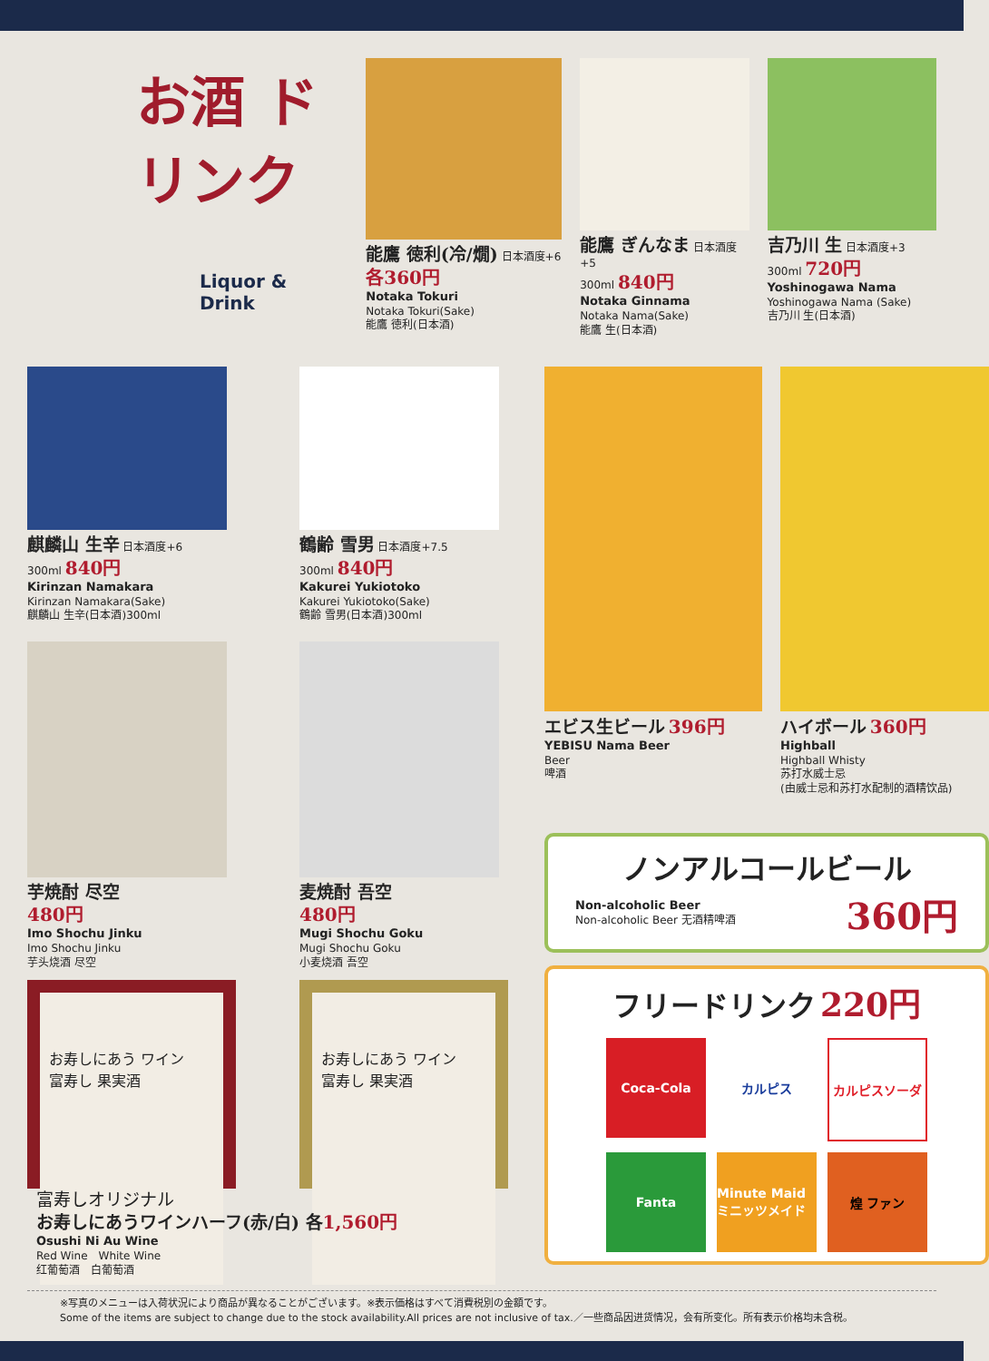お酒 ドリンク
Liquor & Drink
能鷹 徳利(冷/燗) 日本酒度+6
各360円
Notaka Tokuri
Notaka Tokuri(Sake)
能鷹 徳利(日本酒)
能鷹 ぎんなま 日本酒度+5
300ml 840円
Notaka Ginnama
Notaka Nama(Sake)
能鷹 生(日本酒)
吉乃川 生 日本酒度+3
300ml 720円
Yoshinogawa Nama
Yoshinogawa Nama (Sake)
吉乃川 生(日本酒)
麒麟山 生辛 日本酒度+6
300ml 840円
Kirinzan Namakara
Kirinzan Namakara(Sake)
麒麟山 生辛(日本酒)300ml
鶴齢 雪男 日本酒度+7.5
300ml 840円
Kakurei Yukiotoko
Kakurei Yukiotoko(Sake)
鶴齢 雪男(日本酒)300ml
芋焼酎 尽空
480円
Imo Shochu Jinku
Imo Shochu Jinku
芋头烧酒 尽空
麦焼酎 吾空
480円
Mugi Shochu Goku
Mugi Shochu Goku
小麦烧酒 吾空
お寿しにあう ワイン
富寿し 果実酒
お寿しにあう ワイン
富寿し 果実酒
富寿しオリジナル
お寿しにあうワインハーフ(赤/白) 各 1,560円
Osushi Ni Au Wine
Red Wine　White Wine
红葡萄酒　白葡萄酒
エビス生ビール 396円
YEBISU Nama Beer
Beer
啤酒
ハイボール 360円
Highball
Highball Whisty
苏打水威士忌
(由威士忌和苏打水配制的酒精饮品)
ノンアルコールビール
Non-alcoholic Beer
Non-alcoholic Beer 无酒精啤酒
360円
フリードリンク 220円
Coca-Cola
カルピス
カルピスソーダ
Fanta
Minute Maid ミニッツメイド
煌 ファン
※写真のメニューは入荷状況により商品が異なることがございます。※表示価格はすべて消費税別の金額です。
Some of the items are subject to change due to the stock availability.All prices are not inclusive of tax.／一些商品因进货情况，会有所变化。所有表示价格均未含税。